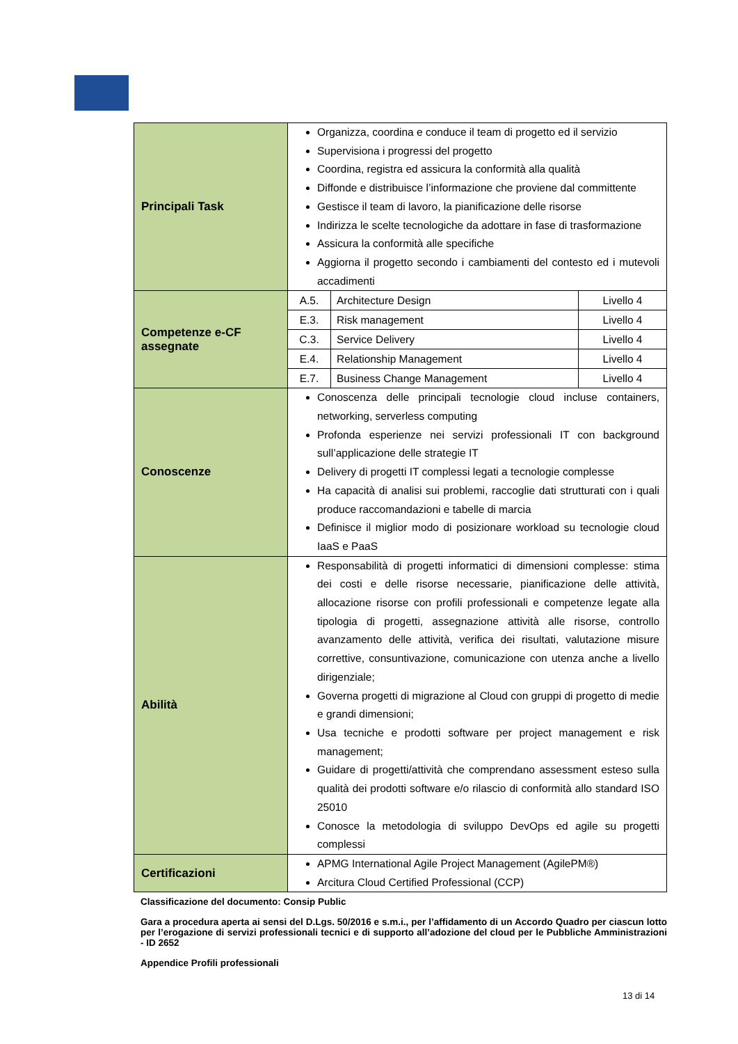| Principali Task | Organizza, coordina e conduce il team di progetto ed il servizio Supervisiona i progressi del progetto Coordina, registra ed assicura la conformità alla qualità Diffonde e distribuisce l’informazione che proviene dal committente Gestisce il team di lavoro, la pianificazione delle risorse Indirizza le scelte tecnologiche da adottare in fase di trasformazione Assicura la conformità alle specifiche Aggiorna il progetto secondo i cambiamenti del contesto ed i mutevoli accadimenti |
| Competenze e-CF assegnate | / A.5. / Architecture Design / Livello 4 / / E.3. / Risk management / Livello 4 / / C.3. / Service Delivery / Livello 4 / / E.4. / Relationship Management / Livello 4 / / E.7. / Business Change Management / Livello 4 / |
| Conoscenze | Conoscenza delle principali tecnologie cloud incluse containers, networking, serverless computing Profonda esperienze nei servizi professionali IT con background sull’applicazione delle strategie IT Delivery di progetti IT complessi legati a tecnologie complesse Ha capacità di analisi sui problemi, raccoglie dati strutturati con i quali produce raccomandazioni e tabelle di marcia Definisce il miglior modo di posizionare workload su tecnologie cloud IaaS e PaaS |
| Abilità | Responsabilità di progetti informatici di dimensioni complesse: stima dei costi e delle risorse necessarie, pianificazione delle attività, allocazione risorse con profili professionali e competenze legate alla tipologia di progetti, assegnazione attività alle risorse, controllo avanzamento delle attività, verifica dei risultati, valutazione misure correttive, consuntivazione, comunicazione con utenza anche a livello dirigenziale; Governa progetti di migrazione al Cloud con gruppi di progetto di medie e grandi dimensioni; Usa tecniche e prodotti software per project management e risk management; Guidare di progetti/attività che comprendano assessment esteso sulla qualità dei prodotti software e/o rilascio di conformità allo standard ISO 25010 Conosce la metodologia di sviluppo DevOps ed agile su progetti complessi |
| Certificazioni | APMG International Agile Project Management (AgilePM®) Arcitura Cloud Certified Professional (CCP) |
Classificazione del documento: Consip Public
Gara a procedura aperta ai sensi del D.Lgs. 50/2016 e s.m.i., per l’affidamento di un Accordo Quadro per ciascun lotto per l’erogazione di servizi professionali tecnici e di supporto all’adozione del cloud per le Pubbliche Amministrazioni - ID 2652
Appendice Profili professionali
13 di 14